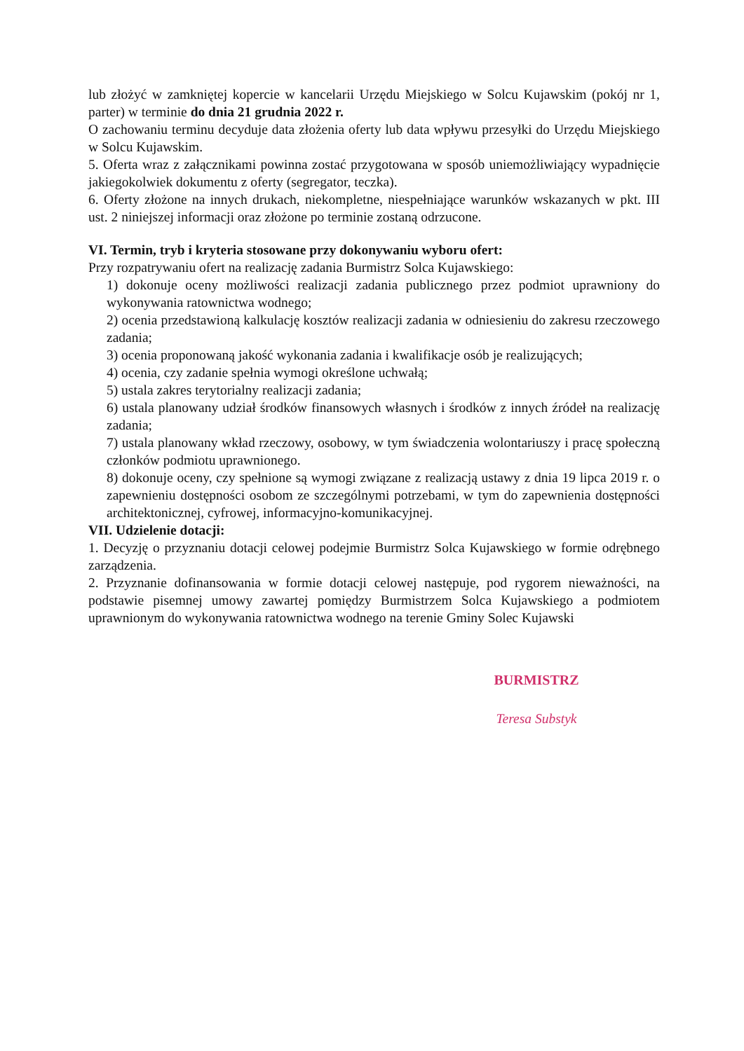lub złożyć w zamkniętej kopercie w kancelarii Urzędu Miejskiego w Solcu Kujawskim (pokój nr 1, parter) w terminie do dnia 21 grudnia 2022 r.
O zachowaniu terminu decyduje data złożenia oferty lub data wpływu przesyłki do Urzędu Miejskiego w Solcu Kujawskim.
5. Oferta wraz z załącznikami powinna zostać przygotowana w sposób uniemożliwiający wypadnięcie jakiegokolwiek dokumentu z oferty (segregator, teczka).
6. Oferty złożone na innych drukach, niekompletne, niespełniające warunków wskazanych w pkt. III ust. 2 niniejszej informacji oraz złożone po terminie zostaną odrzucone.
VI. Termin, tryb i kryteria stosowane przy dokonywaniu wyboru ofert:
Przy rozpatrywaniu ofert na realizację zadania Burmistrz Solca Kujawskiego:
1) dokonuje oceny możliwości realizacji zadania publicznego przez podmiot uprawniony do wykonywania ratownictwa wodnego;
2) ocenia przedstawioną kalkulację kosztów realizacji zadania w odniesieniu do zakresu rzeczowego zadania;
3) ocenia proponowaną jakość wykonania zadania i kwalifikacje osób je realizujących;
4) ocenia, czy zadanie spełnia wymogi określone uchwałą;
5) ustala zakres terytorialny realizacji zadania;
6) ustala planowany udział środków finansowych własnych i środków z innych źródeł na realizację zadania;
7) ustala planowany wkład rzeczowy, osobowy, w tym świadczenia wolontariuszy i pracę społeczną członków podmiotu uprawnionego.
8) dokonuje oceny, czy spełnione są wymogi związane z realizacją ustawy z dnia 19 lipca 2019 r. o zapewnieniu dostępności osobom ze szczególnymi potrzebami, w tym do zapewnienia dostępności architektonicznej, cyfrowej, informacyjno-komunikacyjnej.
VII. Udzielenie dotacji:
1. Decyzję o przyznaniu dotacji celowej podejmie Burmistrz Solca Kujawskiego w formie odrębnego zarządzenia.
2. Przyznanie dofinansowania w formie dotacji celowej następuje, pod rygorem nieważności, na podstawie pisemnej umowy zawartej pomiędzy Burmistrzem Solca Kujawskiego a podmiotem uprawnionym do wykonywania ratownictwa wodnego na terenie Gminy Solec Kujawski
BURMISTRZ
Teresa Substyk